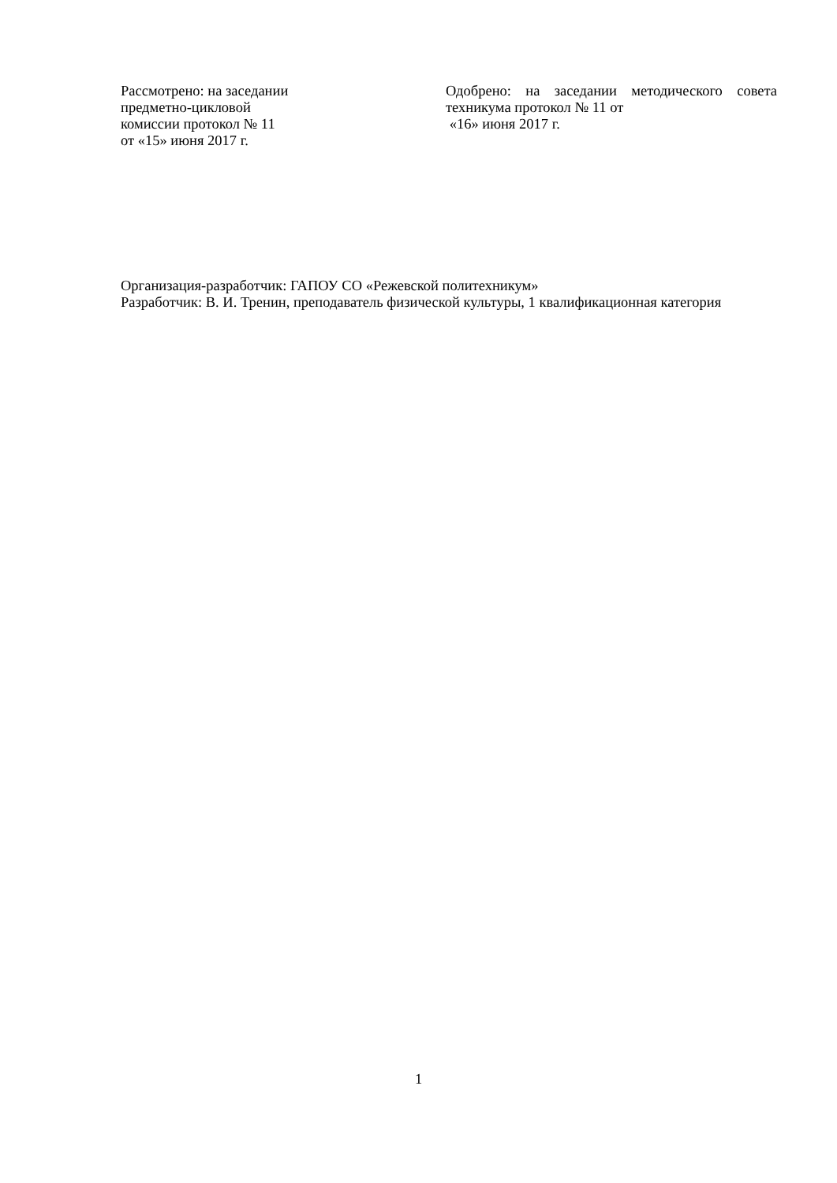Рассмотрено: на заседании
предметно-цикловой
комиссии протокол № 11
от «15» июня 2017 г.
Одобрено: на заседании методического совета техникума протокол № 11 от
«16» июня 2017 г.
Организация-разработчик: ГАПОУ СО «Режевской политехникум»
Разработчик: В. И. Тренин, преподаватель физической культуры, 1 квалификационная категория
1